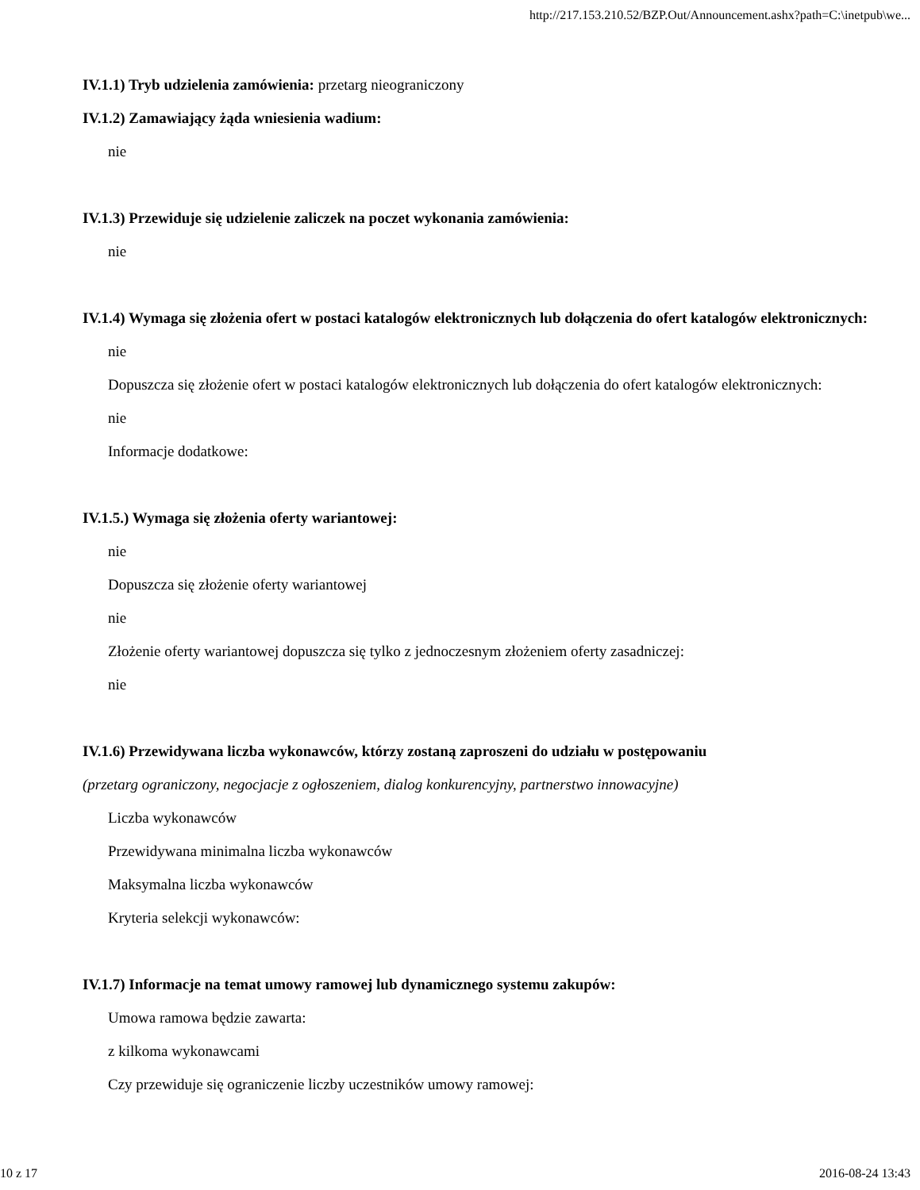http://217.153.210.52/BZP.Out/Announcement.ashx?path=C:\inetpub\we...
IV.1.1) Tryb udzielenia zamówienia: przetarg nieograniczony
IV.1.2) Zamawiający żąda wniesienia wadium:
nie
IV.1.3) Przewiduje się udzielenie zaliczek na poczet wykonania zamówienia:
nie
IV.1.4) Wymaga się złożenia ofert w postaci katalogów elektronicznych lub dołączenia do ofert katalogów elektronicznych:
nie
Dopuszcza się złożenie ofert w postaci katalogów elektronicznych lub dołączenia do ofert katalogów elektronicznych:
nie
Informacje dodatkowe:
IV.1.5.) Wymaga się złożenia oferty wariantowej:
nie
Dopuszcza się złożenie oferty wariantowej
nie
Złożenie oferty wariantowej dopuszcza się tylko z jednoczesnym złożeniem oferty zasadniczej:
nie
IV.1.6) Przewidywana liczba wykonawców, którzy zostaną zaproszeni do udziału w postępowaniu
(przetarg ograniczony, negocjacje z ogłoszeniem, dialog konkurencyjny, partnerstwo innowacyjne)
Liczba wykonawców
Przewidywana minimalna liczba wykonawców
Maksymalna liczba wykonawców
Kryteria selekcji wykonawców:
IV.1.7) Informacje na temat umowy ramowej lub dynamicznego systemu zakupów:
Umowa ramowa będzie zawarta:
z kilkoma wykonawcami
Czy przewiduje się ograniczenie liczby uczestników umowy ramowej:
10 z 17 2016-08-24 13:43